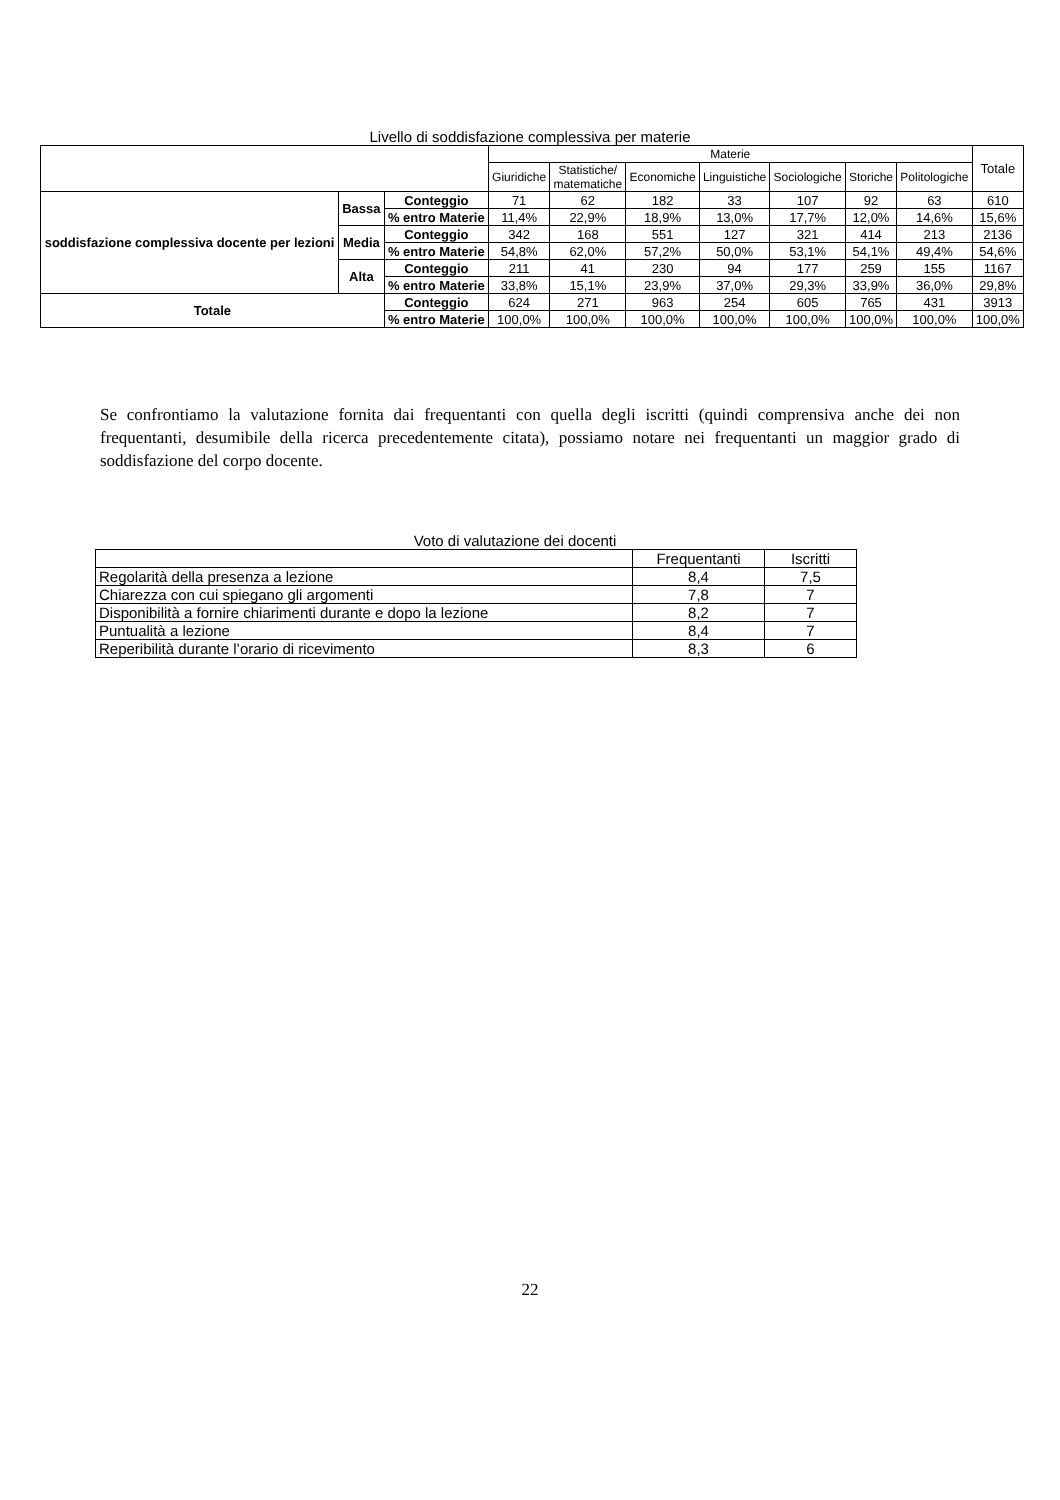Livello di soddisfazione complessiva per materie
| | | | Materie | | | | | | | Totale |
| --- | --- | --- | --- | --- | --- | --- | --- | --- | --- | --- |
| | | | Giuridiche | Statistiche/ matematiche | Economiche | Linguistiche | Sociologiche | Storiche | Politologiche | |
| soddisfazione complessiva docente per lezioni | Bassa | Conteggio | 71 | 62 | 182 | 33 | 107 | 92 | 63 | 610 |
| | | % entro Materie | 11,4% | 22,9% | 18,9% | 13,0% | 17,7% | 12,0% | 14,6% | 15,6% |
| | Media | Conteggio | 342 | 168 | 551 | 127 | 321 | 414 | 213 | 2136 |
| | | % entro Materie | 54,8% | 62,0% | 57,2% | 50,0% | 53,1% | 54,1% | 49,4% | 54,6% |
| | Alta | Conteggio | 211 | 41 | 230 | 94 | 177 | 259 | 155 | 1167 |
| | | % entro Materie | 33,8% | 15,1% | 23,9% | 37,0% | 29,3% | 33,9% | 36,0% | 29,8% |
| Totale | | Conteggio | 624 | 271 | 963 | 254 | 605 | 765 | 431 | 3913 |
| | | % entro Materie | 100,0% | 100,0% | 100,0% | 100,0% | 100,0% | 100,0% | 100,0% | 100,0% |
Se confrontiamo la valutazione fornita dai frequentanti con quella degli iscritti (quindi comprensiva anche dei non frequentanti, desumibile della ricerca precedentemente citata), possiamo notare nei frequentanti un maggior grado di soddisfazione del corpo docente.
Voto di valutazione dei docenti
| | Frequentanti | Iscritti |
| Regolarità della presenza a lezione | 8,4 | 7,5 |
| Chiarezza con cui spiegano gli argomenti | 7,8 | 7 |
| Disponibilità a fornire chiarimenti durante e dopo la lezione | 8,2 | 7 |
| Puntualità a lezione | 8,4 | 7 |
| Reperibilità durante l’orario di ricevimento | 8,3 | 6 |
22